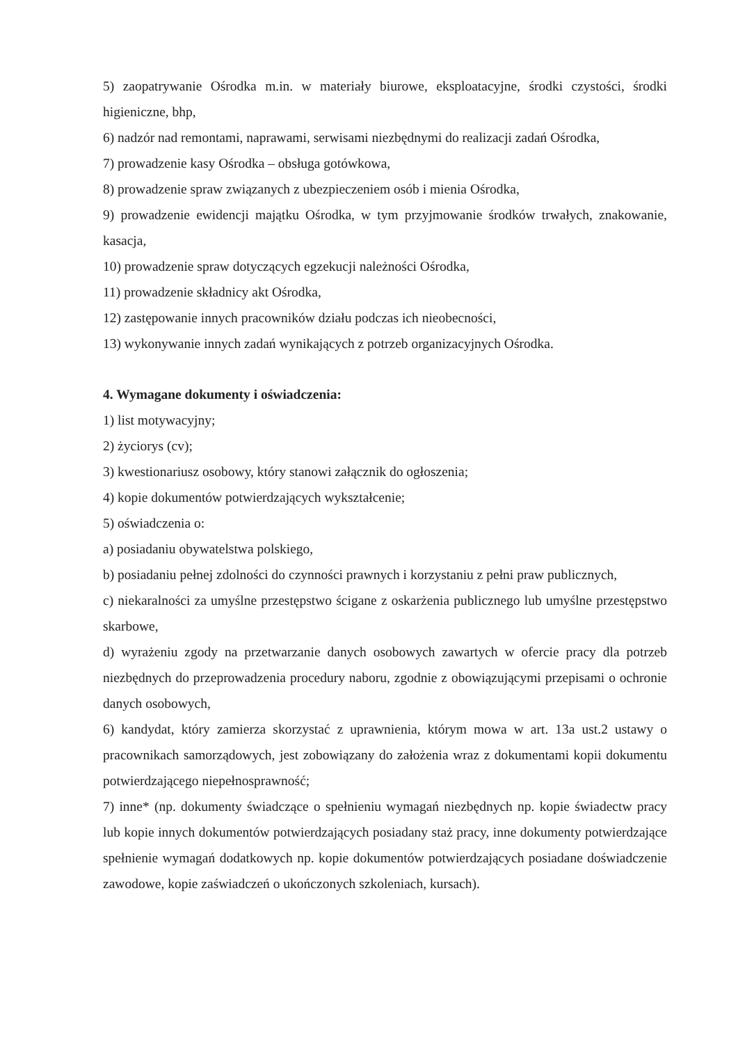5) zaopatrywanie Ośrodka m.in. w materiały biurowe, eksploatacyjne, środki czystości, środki higieniczne, bhp,
6) nadzór nad remontami, naprawami, serwisami niezbędnymi do realizacji zadań Ośrodka,
7) prowadzenie kasy Ośrodka – obsługa gotówkowa,
8) prowadzenie spraw związanych z ubezpieczeniem osób i mienia Ośrodka,
9) prowadzenie ewidencji majątku Ośrodka, w tym przyjmowanie środków trwałych, znakowanie, kasacja,
10) prowadzenie spraw dotyczących egzekucji należności Ośrodka,
11) prowadzenie składnicy akt Ośrodka,
12) zastępowanie innych pracowników działu podczas ich nieobecności,
13) wykonywanie innych zadań wynikających z potrzeb organizacyjnych Ośrodka.
4. Wymagane dokumenty i oświadczenia:
1) list motywacyjny;
2) życiorys (cv);
3) kwestionariusz osobowy, który stanowi załącznik do ogłoszenia;
4) kopie dokumentów potwierdzających wykształcenie;
5) oświadczenia o:
a) posiadaniu obywatelstwa polskiego,
b) posiadaniu pełnej zdolności do czynności prawnych i korzystaniu z pełni praw publicznych,
c) niekaralności za umyślne przestępstwo ścigane z oskarżenia publicznego lub umyślne przestępstwo skarbowe,
d) wyrażeniu zgody na przetwarzanie danych osobowych zawartych w ofercie pracy dla potrzeb niezbędnych do przeprowadzenia procedury naboru, zgodnie z obowiązującymi przepisami o ochronie danych osobowych,
6) kandydat, który zamierza skorzystać z uprawnienia, którym mowa w art. 13a ust.2 ustawy o pracownikach samorządowych, jest zobowiązany do założenia wraz z dokumentami kopii dokumentu potwierdzającego niepełnosprawność;
7) inne* (np. dokumenty świadczące o spełnieniu wymagań niezbędnych np. kopie świadectw pracy lub kopie innych dokumentów potwierdzających posiadany staż pracy, inne dokumenty potwierdzające spełnienie wymagań dodatkowych np. kopie dokumentów potwierdzających posiadane doświadczenie zawodowe, kopie zaświadczeń o ukończonych szkoleniach, kursach).